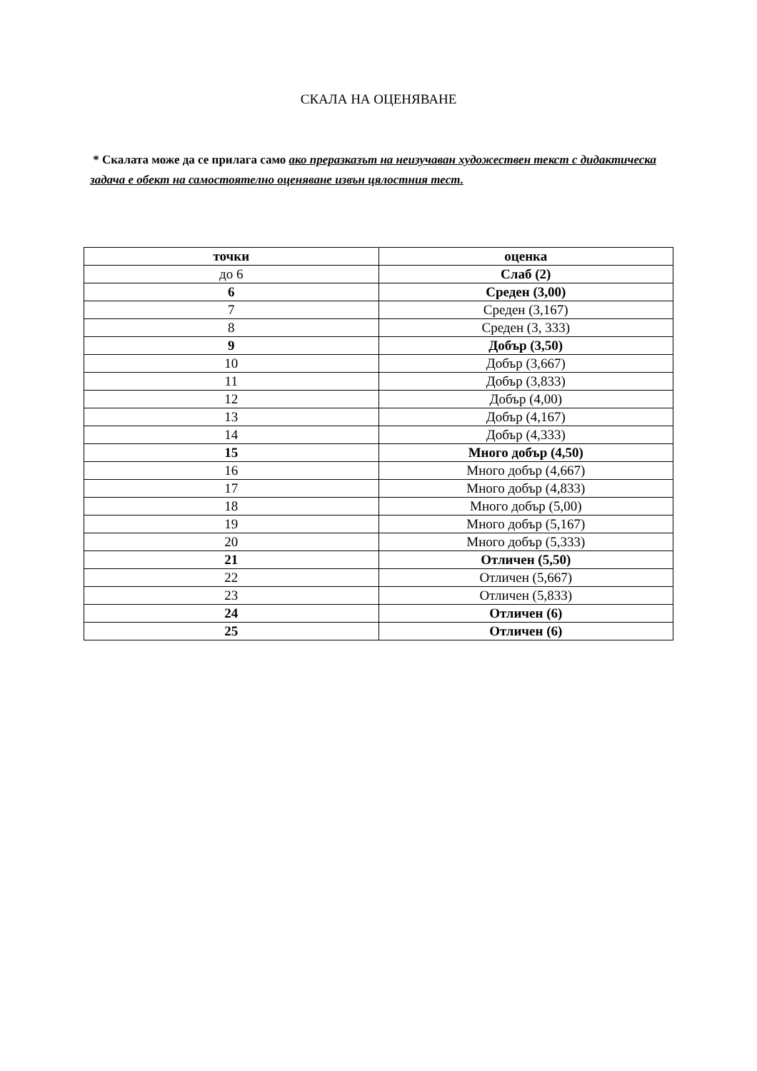СКАЛА НА ОЦЕНЯВАНЕ
* Скалата може да се прилага само ако преразказът на неизучаван художествен текст с дидактическа задача е обект на самостоятелно оценяване извън цялостния тест.
| точки | оценка |
| --- | --- |
| до 6 | Слаб (2) |
| 6 | Среден (3,00) |
| 7 | Среден (3,167) |
| 8 | Среден (3, 333) |
| 9 | Добър (3,50) |
| 10 | Добър (3,667) |
| 11 | Добър (3,833) |
| 12 | Добър (4,00) |
| 13 | Добър (4,167) |
| 14 | Добър (4,333) |
| 15 | Много добър (4,50) |
| 16 | Много добър (4,667) |
| 17 | Много добър (4,833) |
| 18 | Много добър (5,00) |
| 19 | Много добър (5,167) |
| 20 | Много добър (5,333) |
| 21 | Отличен (5,50) |
| 22 | Отличен (5,667) |
| 23 | Отличен (5,833) |
| 24 | Отличен (6) |
| 25 | Отличен (6) |